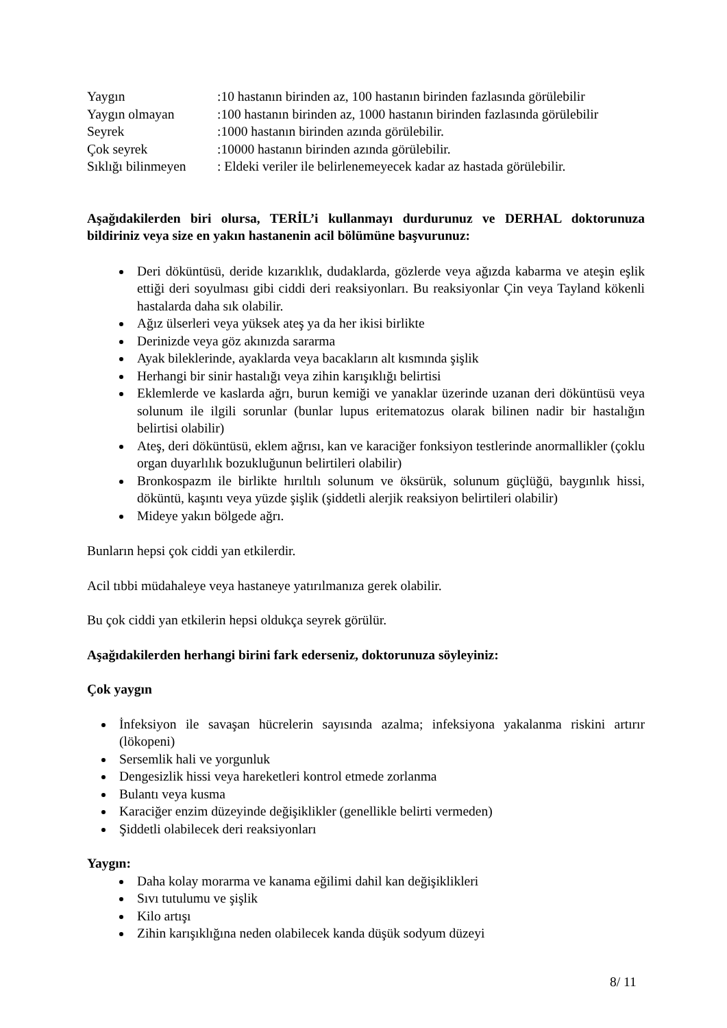| Yaygın | :10 hastanın birinden az, 100 hastanın birinden fazlasında görülebilir |
| Yaygın olmayan | :100 hastanın birinden az, 1000 hastanın birinden fazlasında görülebilir |
| Seyrek | :1000 hastanın birinden azında görülebilir. |
| Çok seyrek | :10000 hastanın birinden azında görülebilir. |
| Sıklığı bilinmeyen | : Eldeki veriler ile belirlenemeyecek kadar az hastada görülebilir. |
Aşağıdakilerden biri olursa, TERİL’i kullanmayı durdurunuz ve DERHAL doktorunuza bildiriniz veya size en yakın hastanenin acil bölümüne başvurunuz:
Deri döküntüsü, deride kızarıklık, dudaklarda, gözlerde veya ağızda kabarma ve ateşin eşlik ettiği deri soyulması gibi ciddi deri reaksiyonları. Bu reaksiyonlar Çin veya Tayland kökenli hastalarda daha sık olabilir.
Ağız ülserleri veya yüksek ateş ya da her ikisi birlikte
Derinizde veya göz akınızda sararma
Ayak bileklerinde, ayaklarda veya bacakların alt kısmında şişlik
Herhangi bir sinir hastalığı veya zihin karışıklığı belirtisi
Eklemlerde ve kaslarda ağrı, burun kemiği ve yanaklar üzerinde uzanan deri döküntüsü veya solunum ile ilgili sorunlar (bunlar lupus eritematozus olarak bilinen nadir bir hastalığın belirtisi olabilir)
Ateş, deri döküntüsü, eklem ağrısı, kan ve karaciğer fonksiyon testlerinde anormallikler (çoklu organ duyarlılık bozukluğunun belirtileri olabilir)
Bronkospazm ile birlikte hırıltılı solunum ve öksürük, solunum güçlüğü, baygınlık hissi, döküntü, kaşıntı veya yüzde şişlik (şiddetli alerjik reaksiyon belirtileri olabilir)
Mideye yakın bölgede ağrı.
Bunların hepsi çok ciddi yan etkilerdir.
Acil tıbbi müdahaleye veya hastaneye yatırılmanıza gerek olabilir.
Bu çok ciddi yan etkilerin hepsi oldukça seyrek görülür.
Aşağıdakilerden herhangi birini fark ederseniz, doktorunuza söyleyiniz:
Çok yaygın
İnfeksiyon ile savaşan hücrelerin sayısında azalma; infeksiyona yakalanma riskini artırır (lökopeni)
Sersemlik hali ve yorgunluk
Dengesizlik hissi veya hareketleri kontrol etmede zorlanma
Bulantı veya kusma
Karaciğer enzim düzeyinde değişiklikler (genellikle belirti vermeden)
Şiddetli olabilecek deri reaksiyonları
Yaygın:
Daha kolay morarma ve kanama eğilimi dahil kan değişiklikleri
Sıvı tutulumu ve şişlik
Kilo artışı
Zihin karışıklığına neden olabilecek kanda düşük sodyum düzeyi
8/ 11